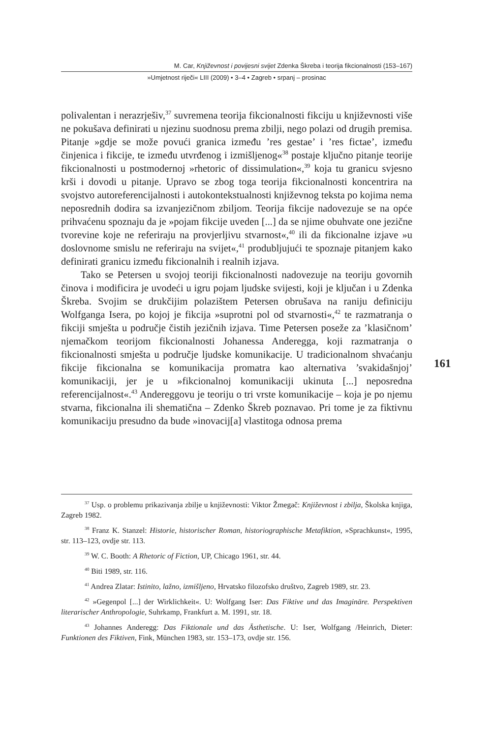M. Car, Književnost i povijesni svijet Zdenka Škreba i teorija fikcionalnosti (153–167)
»Umjetnost riječi« LIII (2009) • 3–4 • Zagreb • srpanj – prosinac
polivalentan i nerazrješiv,<sup>37</sup> suvremena teorija fikcionalnosti fikciju u književnosti više ne pokušava definirati u njezinu suodnosu prema zbilji, nego polazi od drugih premisa. Pitanje »gdje se može povući granica između ’res gestae’ i ’res fictae’, između činjenica i fikcije, te između utvrđenog i izmišljenog«<sup>38</sup> postaje ključno pitanje teorije fikcionalnosti u postmodernoj »rhetoric of dissimulation«,<sup>39</sup> koja tu granicu svjesno krši i dovodi u pitanje. Upravo se zbog toga teorija fikcionalnosti koncentrira na svojstvo autoreferencijalnosti i autokontekstualnosti književnog teksta po kojima nema neposrednih dodira sa izvanjezičnom zbiljom. Teorija fikcije nadovezuje se na opće prihvaćenu spoznaju da je »pojam fikcije uveden [...] da se njime obuhvate one jezične tvorevine koje ne referiraju na provjerljivu stvarnost«,<sup>40</sup> ili da fikcionalne izjave »u doslovnome smislu ne referiraju na svijet«,<sup>41</sup> produbljujući te spoznaje pitanjem kako definirati granicu između fikcionalnih i realnih izjava.
Tako se Petersen u svojoj teoriji fikcionalnosti nadovezuje na teoriju govornih činova i modificira je uvodeći u igru pojam ljudske svijesti, koji je ključan i u Zdenka Škreba. Svojim se drukčijim polazištem Petersen obrušava na raniju definiciju Wolfganga Isera, po kojoj je fikcija »suprotni pol od stvarnosti«,<sup>42</sup> te razmatranja o fikciji smješta u područje čistih jezičnih izjava. Time Petersen poseže za ’klasičnom’ njemačkom teorijom fikcionalnosti Johanessa Anderegga, koji razmatranja o fikcionalnosti smješta u područje ljudske komunikacije. U tradicionalnom shvaćanju fikcije fikcionalna se komunikacija promatra kao alternativa ’svakidašnjoj’ komunikaciji, jer je u »fikcionalnoj komunikaciji ukinuta [...] neposredna referencijalnost«.<sup>43</sup> Andereggovu je teoriju o tri vrste komunikacije – koja je po njemu stvarna, fikcionalna ili shematična – Zdenko Škreb poznavao. Pri tome je za fiktivnu komunikaciju presudno da bude »inovacij[a] vlastitoga odnosa prema
161
<sup>37</sup> Usp. o problemu prikazivanja zbilje u književnosti: Viktor Žmegač: Književnost i zbilja, Školska knjiga, Zagreb 1982.
<sup>38</sup> Franz K. Stanzel: Historie, historischer Roman, historiographische Metafiktion, »Sprachkunst«, 1995, str. 113–123, ovdje str. 113.
<sup>39</sup> W. C. Booth: A Rhetoric of Fiction, UP, Chicago 1961, str. 44.
<sup>40</sup> Biti 1989, str. 116.
<sup>41</sup> Andrea Zlatar: Istinito, lažno, izmišljeno, Hrvatsko filozofsko društvo, Zagreb 1989, str. 23.
<sup>42</sup> »Gegenpol [...] der Wirklichkeit«. U: Wolfgang Iser: Das Fiktive und das Imaginäre. Perspektiven literarischer Anthropologie, Suhrkamp, Frankfurt a. M. 1991, str. 18.
<sup>43</sup> Johannes Anderegg: Das Fiktionale und das Ästhetische. U: Iser, Wolfgang /Heinrich, Dieter: Funktionen des Fiktiven, Fink, München 1983, str. 153–173, ovdje str. 156.